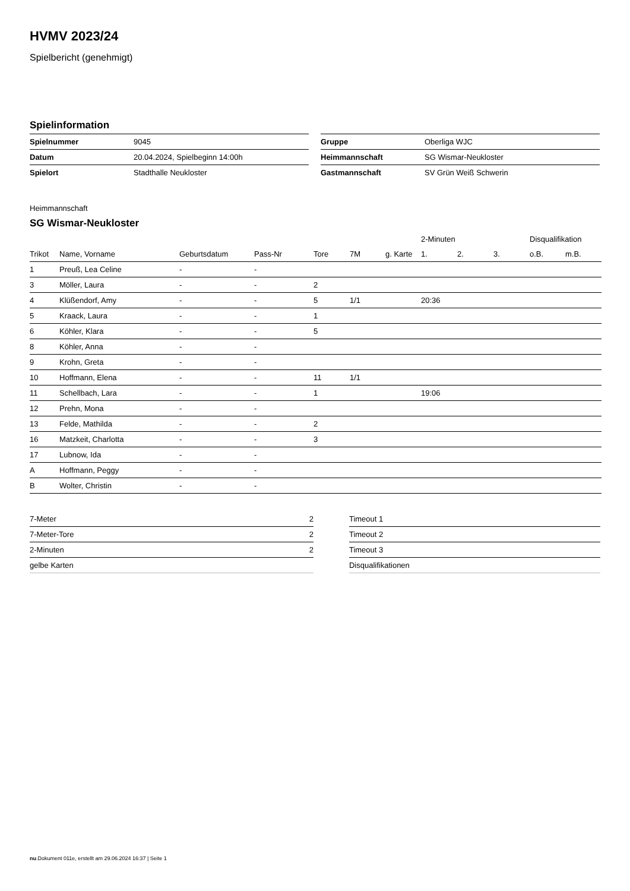HVMV 2023/24
Spielbericht (genehmigt)
Spielinformation
| Spielnummer | 9045 |
| Datum | 20.04.2024, Spielbeginn 14:00h |
| Spielort | Stadthalle Neukloster |
| Gruppe | Oberliga WJC |
| Heimmannschaft | SG Wismar-Neukloster |
| Gastmannschaft | SV Grün Weiß Schwerin |
Heimmannschaft
SG Wismar-Neukloster
| | | | | | | | 2-Minuten | | | Disqualifikation | |
| --- | --- | --- | --- | --- | --- | --- | --- | --- | --- | --- | --- |
| Trikot | Name, Vorname | Geburtsdatum | Pass-Nr | Tore | 7M | g. Karte | 1. | 2. | 3. | o.B. | m.B. |
| 1 | Preuß, Lea Celine | - | - | | | | | | | | |
| 3 | Möller, Laura | - | - | 2 | | | | | | | |
| 4 | Klüßendorf, Amy | - | - | 5 | 1/1 | | 20:36 | | | | |
| 5 | Kraack, Laura | - | - | 1 | | | | | | | |
| 6 | Köhler, Klara | - | - | 5 | | | | | | | |
| 8 | Köhler, Anna | - | - | | | | | | | | |
| 9 | Krohn, Greta | - | - | | | | | | | | |
| 10 | Hoffmann, Elena | - | - | 11 | 1/1 | | | | | | |
| 11 | Schellbach, Lara | - | - | 1 | | | 19:06 | | | | |
| 12 | Prehn, Mona | - | - | | | | | | | | |
| 13 | Felde, Mathilda | - | - | 2 | | | | | | | |
| 16 | Matzkeit, Charlotta | - | - | 3 | | | | | | | |
| 17 | Lubnow, Ida | - | - | | | | | | | | |
| A | Hoffmann, Peggy | - | - | | | | | | | | |
| B | Wolter, Christin | - | - | | | | | | | | |
| 7-Meter | 2 |
| 7-Meter-Tore | 2 |
| 2-Minuten | 2 |
| gelbe Karten | |
| Timeout 1 |
| Timeout 2 |
| Timeout 3 |
| Disqualifikationen |
nu.Dokument 011e, erstellt am 29.06.2024 16:37 | Seite 1